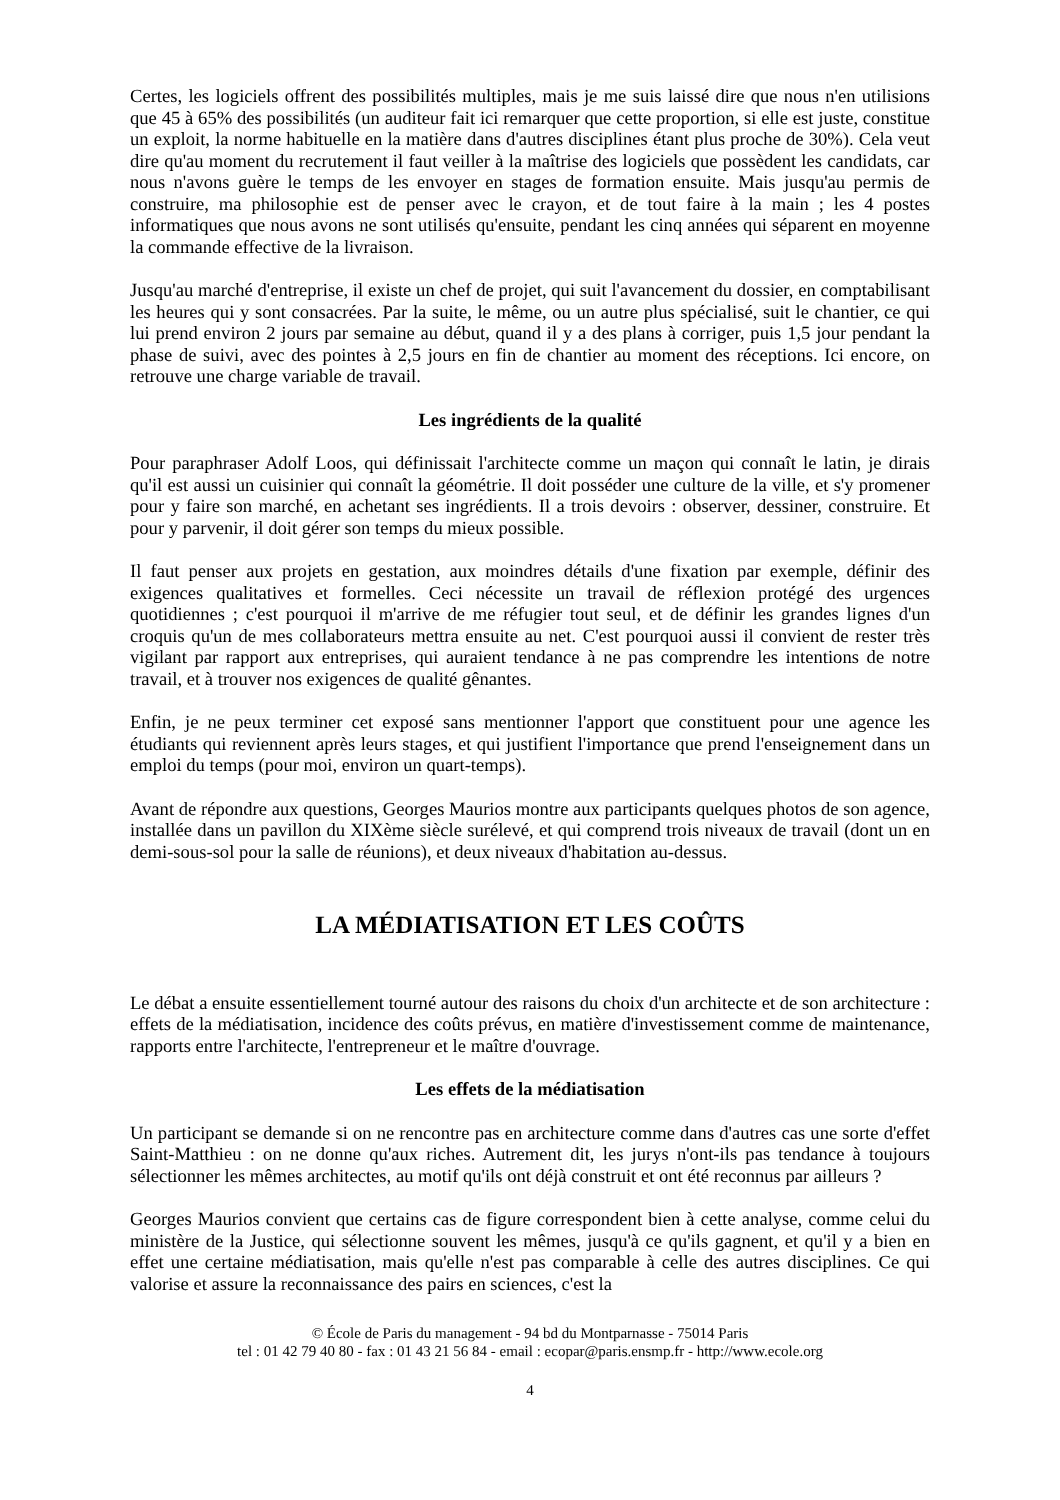Certes, les logiciels offrent des possibilités multiples, mais je me suis laissé dire que nous n'en utilisions que 45 à 65% des possibilités (un auditeur fait ici remarquer que cette proportion, si elle est juste, constitue un exploit, la norme habituelle en la matière dans d'autres disciplines étant plus proche de 30%). Cela veut dire qu'au moment du recrutement il faut veiller à la maîtrise des logiciels que possèdent les candidats, car nous n'avons guère le temps de les envoyer en stages de formation ensuite. Mais jusqu'au permis de construire, ma philosophie est de penser avec le crayon, et de tout faire à la main ; les 4 postes informatiques que nous avons ne sont utilisés qu'ensuite, pendant les cinq années qui séparent en moyenne la commande effective de la livraison.
Jusqu'au marché d'entreprise, il existe un chef de projet, qui suit l'avancement du dossier, en comptabilisant les heures qui y sont consacrées. Par la suite, le même, ou un autre plus spécialisé, suit le chantier, ce qui lui prend environ 2 jours par semaine au début, quand il y a des plans à corriger, puis 1,5 jour pendant la phase de suivi, avec des pointes à 2,5 jours en fin de chantier au moment des réceptions. Ici encore, on retrouve une charge variable de travail.
Les ingrédients de la qualité
Pour paraphraser Adolf Loos, qui définissait l'architecte comme un maçon qui connaît le latin, je dirais qu'il est aussi un cuisinier qui connaît la géométrie. Il doit posséder une culture de la ville, et s'y promener pour y faire son marché, en achetant ses ingrédients. Il a trois devoirs : observer, dessiner, construire. Et pour y parvenir, il doit gérer son temps du mieux possible.
Il faut penser aux projets en gestation, aux moindres détails d'une fixation par exemple, définir des exigences qualitatives et formelles. Ceci nécessite un travail de réflexion protégé des urgences quotidiennes ; c'est pourquoi il m'arrive de me réfugier tout seul, et de définir les grandes lignes d'un croquis qu'un de mes collaborateurs mettra ensuite au net. C'est pourquoi aussi il convient de rester très vigilant par rapport aux entreprises, qui auraient tendance à ne pas comprendre les intentions de notre travail, et à trouver nos exigences de qualité gênantes.
Enfin, je ne peux terminer cet exposé sans mentionner l'apport que constituent pour une agence les étudiants qui reviennent après leurs stages, et qui justifient l'importance que prend l'enseignement dans un emploi du temps (pour moi, environ un quart-temps).
Avant de répondre aux questions, Georges Maurios montre aux participants quelques photos de son agence, installée dans un pavillon du XIXème siècle surélevé, et qui comprend trois niveaux de travail (dont un en demi-sous-sol pour la salle de réunions), et deux niveaux d'habitation au-dessus.
LA MÉDIATISATION ET LES COÛTS
Le débat a ensuite essentiellement tourné autour des raisons du choix d'un architecte et de son architecture : effets de la médiatisation, incidence des coûts prévus, en matière d'investissement comme de maintenance, rapports entre l'architecte, l'entrepreneur et le maître d'ouvrage.
Les effets de la médiatisation
Un participant se demande si on ne rencontre pas en architecture comme dans d'autres cas une sorte d'effet Saint-Matthieu : on ne donne qu'aux riches. Autrement dit, les jurys n'ont-ils pas tendance à toujours sélectionner les mêmes architectes, au motif qu'ils ont déjà construit et ont été reconnus par ailleurs ?
Georges Maurios convient que certains cas de figure correspondent bien à cette analyse, comme celui du ministère de la Justice, qui sélectionne souvent les mêmes, jusqu'à ce qu'ils gagnent, et qu'il y a bien en effet une certaine médiatisation, mais qu'elle n'est pas comparable à celle des autres disciplines. Ce qui valorise et assure la reconnaissance des pairs en sciences, c'est la
© École de Paris du management - 94 bd du Montparnasse - 75014 Paris
tel : 01 42 79 40 80 - fax : 01 43 21 56 84 - email : ecopar@paris.ensmp.fr - http://www.ecole.org
4